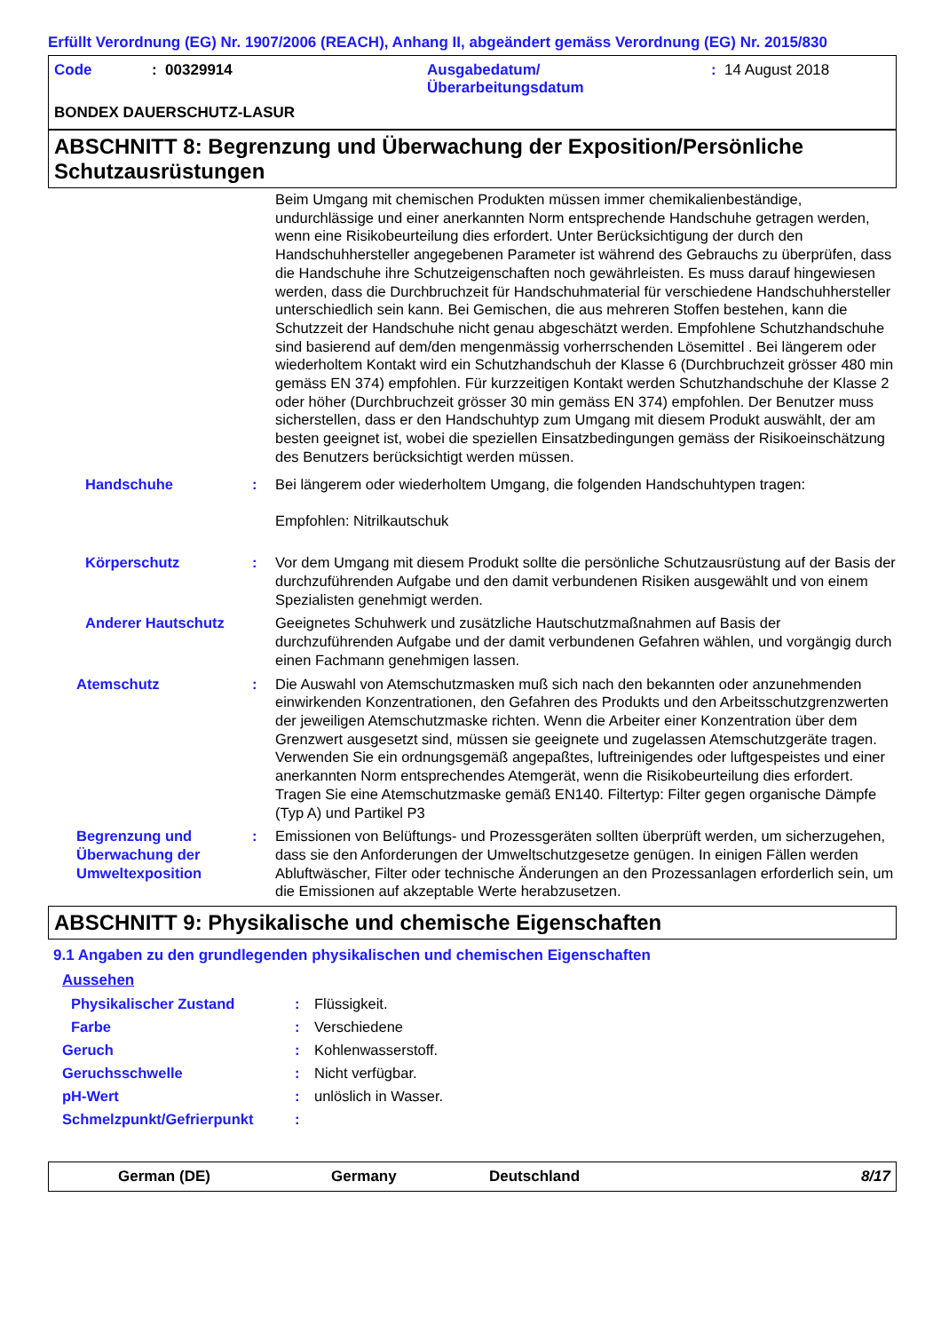Erfüllt Verordnung (EG) Nr. 1907/2006 (REACH), Anhang II, abgeändert gemäss Verordnung (EG) Nr. 2015/830
Code: 00329914 Ausgabedatum/
Überarbeitungsdatum: 14 August 2018
BONDEX DAUERSCHUTZ-LASUR
ABSCHNITT 8: Begrenzung und Überwachung der Exposition/Persönliche Schutzausrüstungen
Beim Umgang mit chemischen Produkten müssen immer chemikalienbeständige, undurchlässige und einer anerkannten Norm entsprechende Handschuhe getragen werden, wenn eine Risikobeurteilung dies erfordert. Unter Berücksichtigung der durch den Handschuhhersteller angegebenen Parameter ist während des Gebrauchs zu überprüfen, dass die Handschuhe ihre Schutzeigenschaften noch gewährleisten. Es muss darauf hingewiesen werden, dass die Durchbruchzeit für Handschuhmaterial für verschiedene Handschuhhersteller unterschiedlich sein kann. Bei Gemischen, die aus mehreren Stoffen bestehen, kann die Schutzzeit der Handschuhe nicht genau abgeschätzt werden. Empfohlene Schutzhandschuhe sind basierend auf dem/den mengenmässig vorherrschenden Lösemittel . Bei längerem oder wiederholtem Kontakt wird ein Schutzhandschuh der Klasse 6 (Durchbruchzeit grösser 480 min gemäss EN 374) empfohlen. Für kurzzeitigen Kontakt werden Schutzhandschuhe der Klasse 2 oder höher (Durchbruchzeit grösser 30 min gemäss EN 374) empfohlen. Der Benutzer muss sicherstellen, dass er den Handschuhtyp zum Umgang mit diesem Produkt auswählt, der am besten geeignet ist, wobei die speziellen Einsatzbedingungen gemäss der Risikoeinschätzung des Benutzers berücksichtigt werden müssen.
Handschuhe : Bei längerem oder wiederholtem Umgang, die folgenden Handschuhtypen tragen:
Empfohlen: Nitrilkautschuk
Körperschutz : Vor dem Umgang mit diesem Produkt sollte die persönliche Schutzausrüstung auf der Basis der durchzuführenden Aufgabe und den damit verbundenen Risiken ausgewählt und von einem Spezialisten genehmigt werden.
Anderer Hautschutz Geeignetes Schuhwerk und zusätzliche Hautschutzmaßnahmen auf Basis der durchzuführenden Aufgabe und der damit verbundenen Gefahren wählen, und vorgängig durch einen Fachmann genehmigen lassen.
Atemschutz : Die Auswahl von Atemschutzmasken muß sich nach den bekannten oder anzunehmenden einwirkenden Konzentrationen, den Gefahren des Produkts und den Arbeitsschutzgrenzwerten der jeweiligen Atemschutzmaske richten. Wenn die Arbeiter einer Konzentration über dem Grenzwert ausgesetzt sind, müssen sie geeignete und zugelassen Atemschutzgeräte tragen. Verwenden Sie ein ordnungsgemäß angepaßtes, luftreinigendes oder luftgespeistes und einer anerkannten Norm entsprechendes Atemgerät, wenn die Risikobeurteilung dies erfordert. Tragen Sie eine Atemschutzmaske gemäß EN140. Filtertyp: Filter gegen organische Dämpfe (Typ A) und Partikel P3
Begrenzung und Überwachung der Umweltexposition
: Emissionen von Belüftungs- und Prozessgeräten sollten überprüft werden, um sicherzugehen, dass sie den Anforderungen der Umweltschutzgesetze genügen. In einigen Fällen werden Abluftwäscher, Filter oder technische Änderungen an den Prozessanlagen erforderlich sein, um die Emissionen auf akzeptable Werte herabzusetzen.
ABSCHNITT 9: Physikalische und chemische Eigenschaften
9.1 Angaben zu den grundlegenden physikalischen und chemischen Eigenschaften
Aussehen
Physikalischer Zustand: Flüssigkeit.
Farbe: Verschiedene
Geruch: Kohlenwasserstoff.
Geruchsschwelle: Nicht verfügbar.
pH-Wert: unlöslich in Wasser.
Schmelzpunkt/Gefrierpunkt:
German (DE) Germany Deutschland 8/17